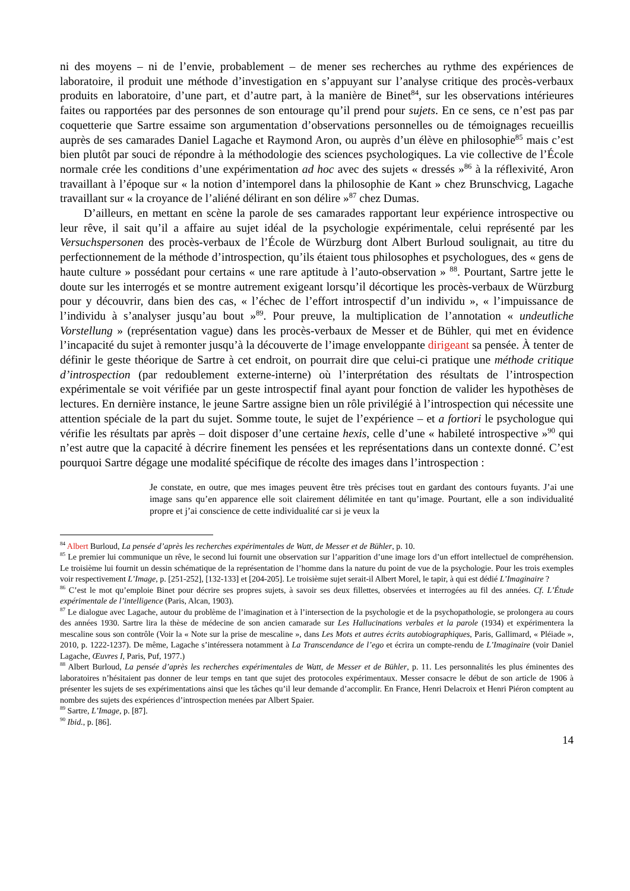ni des moyens – ni de l’envie, probablement – de mener ses recherches au rythme des expériences de laboratoire, il produit une méthode d’investigation en s’appuyant sur l’analyse critique des procès-verbaux produits en laboratoire, d’une part, et d’autre part, à la manière de Binet<sup>84</sup>, sur les observations intérieures faites ou rapportées par des personnes de son entourage qu’il prend pour sujets. En ce sens, ce n’est pas par coquetterie que Sartre essaime son argumentation d’observations personnelles ou de témoignages recueillis auprès de ses camarades Daniel Lagache et Raymond Aron, ou auprès d’un élève en philosophie<sup>85</sup> mais c’est bien plutôt par souci de répondre à la méthodologie des sciences psychologiques. La vie collective de l’École normale crée les conditions d’une expérimentation ad hoc avec des sujets « dressés »<sup>86</sup> à la réflexivité, Aron travaillant à l’époque sur « la notion d’intemporel dans la philosophie de Kant » chez Brunschvicg, Lagache travaillant sur « la croyance de l’aliéné délirant en son délire »<sup>87</sup> chez Dumas.
D’ailleurs, en mettant en scène la parole de ses camarades rapportant leur expérience introspective ou leur rêve, il sait qu’il a affaire au sujet idéal de la psychologie expérimentale, celui représenté par les Versuchspersonen des procès-verbaux de l’École de Würzburg dont Albert Burloud soulignait, au titre du perfectionnement de la méthode d’introspection, qu’ils étaient tous philosophes et psychologues, des « gens de haute culture » possédant pour certains « une rare aptitude à l’auto-observation » <sup>88</sup>. Pourtant, Sartre jette le doute sur les interrogés et se montre autrement exigeant lorsqu’il décortique les procès-verbaux de Würzburg pour y découvrir, dans bien des cas, « l’échec de l’effort introspectif d’un individu », « l’impuissance de l’individu à s’analyser jusqu’au bout »<sup>89</sup>. Pour preuve, la multiplication de l’annotation « undeutliche Vorstellung » (représentation vague) dans les procès-verbaux de Messer et de Bühler, qui met en évidence l’incapacité du sujet à remonter jusqu’à la découverte de l’image enveloppante dirigeant sa pensée. À tenter de définir le geste théorique de Sartre à cet endroit, on pourrait dire que celui-ci pratique une méthode critique d’introspection (par redoublement externe-interne) où l’interprétation des résultats de l’introspection expérimentale se voit vérifiée par un geste introspectif final ayant pour fonction de valider les hypothèses de lectures. En dernière instance, le jeune Sartre assigne bien un rôle privilégié à l’introspection qui nécessite une attention spéciale de la part du sujet. Somme toute, le sujet de l’expérience – et a fortiori le psychologue qui vérifie les résultats par après – doit disposer d’une certaine hexis, celle d’une « habileté introspective »<sup>90</sup> qui n’est autre que la capacité à décrire finement les pensées et les représentations dans un contexte donné. C’est pourquoi Sartre dégage une modalité spécifique de récolte des images dans l’introspection :
Je constate, en outre, que mes images peuvent être très précises tout en gardant des contours fuyants. J’ai une image sans qu’en apparence elle soit clairement délimitée en tant qu’image. Pourtant, elle a son individualité propre et j’ai conscience de cette individualité car si je veux la
<sup>84</sup> Albert Burloud, La pensée d’après les recherches expérimentales de Watt, de Messer et de Bühler, p. 10.
<sup>85</sup> Le premier lui communique un rêve, le second lui fournit une observation sur l’apparition d’une image lors d’un effort intellectuel de compréhension. Le troisième lui fournit un dessin schématique de la représentation de l’homme dans la nature du point de vue de la psychologie. Pour les trois exemples voir respectivement L’Image, p. [251-252], [132-133] et [204-205]. Le troisième sujet serait-il Albert Morel, le tapir, à qui est dédié L’Imaginaire ?
<sup>86</sup> C’est le mot qu’emploie Binet pour décrire ses propres sujets, à savoir ses deux fillettes, observées et interrogées au fil des années. Cf. L’Étude expérimentale de l’intelligence (Paris, Alcan, 1903).
<sup>87</sup> Le dialogue avec Lagache, autour du problème de l’imagination et à l’intersection de la psychologie et de la psychopathologie, se prolongera au cours des années 1930. Sartre lira la thèse de médecine de son ancien camarade sur Les Hallucinations verbales et la parole (1934) et expérimentera la mescaline sous son contrôle (Voir la « Note sur la prise de mescaline », dans Les Mots et autres écrits autobiographiques, Paris, Gallimard, « Pléiade », 2010, p. 1222-1237). De même, Lagache s’intéressera notamment à La Transcendance de l’ego et écrira un compte-rendu de L’Imaginaire (voir Daniel Lagache, Œuvres I, Paris, Puf, 1977.)
<sup>88</sup> Albert Burloud, La pensée d’après les recherches expérimentales de Watt, de Messer et de Bühler, p. 11. Les personnalités les plus éminentes des laboratoires n’hésitaient pas donner de leur temps en tant que sujet des protocoles expérimentaux. Messer consacre le début de son article de 1906 à présenter les sujets de ses expérimentations ainsi que les tâches qu’il leur demande d’accomplir. En France, Henri Delacroix et Henri Piéron comptent au nombre des sujets des expériences d’introspection menées par Albert Spaier.
<sup>89</sup> Sartre, L’Image, p. [87].
<sup>90</sup> Ibid., p. [86].
14